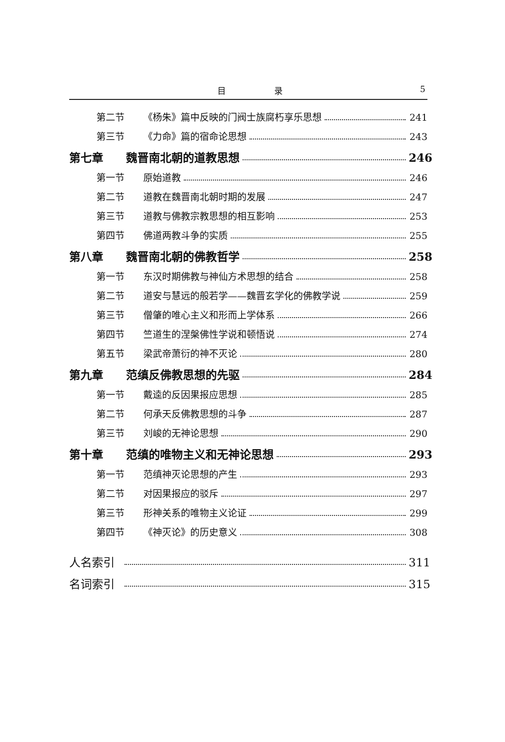目 录 5
第二节 《杨朱》篇中反映的门阀士族腐朽享乐思想 241
第三节 《力命》篇的宿命论思想 243
第七章 魏晋南北朝的道教思想 246
第一节 原始道教 246
第二节 道教在魏晋南北朝时期的发展 247
第三节 道教与佛教宗教思想的相互影响 253
第四节 佛道两教斗争的实质 255
第八章 魏晋南北朝的佛教哲学 258
第一节 东汉时期佛教与神仙方术思想的结合 258
第二节 道安与慧远的般若学——魏晋玄学化的佛教学说 259
第三节 僧肇的唯心主义和形而上学体系 266
第四节 竺道生的涅槃佛性学说和顿悟说 274
第五节 梁武帝萧衍的神不灭论 280
第九章 范缜反佛教思想的先驱 284
第一节 戴逵的反因果报应思想 285
第二节 何承天反佛教思想的斗争 287
第三节 刘峻的无神论思想 290
第十章 范缜的唯物主义和无神论思想 293
第一节 范缜神灭论思想的产生 293
第二节 对因果报应的驳斥 297
第三节 形神关系的唯物主义论证 299
第四节 《神灭论》的历史意义 308
人名索引 311
名词索引 315